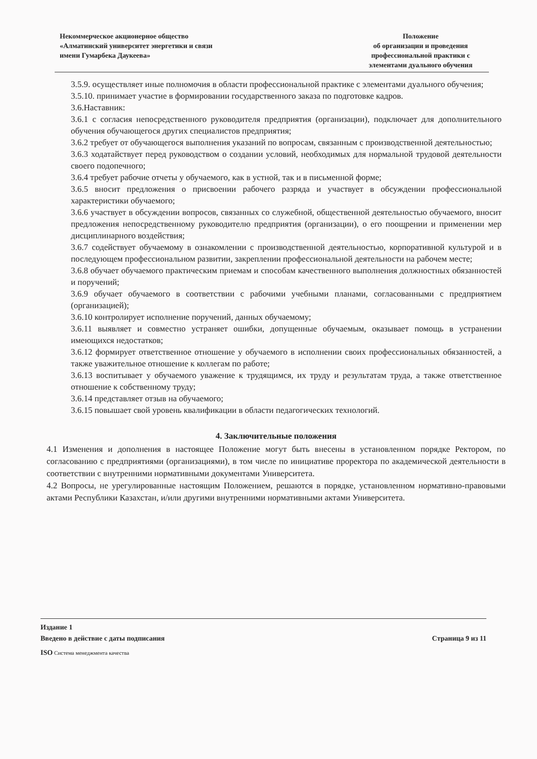Некоммерческое акционерное общество
«Алматинский университет энергетики и связи
имени Гумарбека Даукеева»
Положение
об организации и проведения
профессиональной практики с
элементами дуального обучения
3.5.9. осуществляет иные полномочия в области профессиональной практике с элементами дуального обучения;
3.5.10. принимает участие в формировании государственного заказа по подготовке кадров.
3.6.Наставник:
3.6.1 с согласия непосредственного руководителя предприятия (организации), подключает для дополнительного обучения обучающегося других специалистов предприятия;
3.6.2 требует от обучающегося выполнения указаний по вопросам, связанным с производственной деятельностью;
3.6.3 ходатайствует перед руководством о создании условий, необходимых для нормальной трудовой деятельности своего подопечного;
3.6.4 требует рабочие отчеты у обучаемого, как в устной, так и в письменной форме;
3.6.5 вносит предложения о присвоении рабочего разряда и участвует в обсуждении профессиональной характеристики обучаемого;
3.6.6 участвует в обсуждении вопросов, связанных со служебной, общественной деятельностью обучаемого, вносит предложения непосредственному руководителю предприятия (организации), о его поощрении и применении мер дисциплинарного воздействия;
3.6.7 содействует обучаемому в ознакомлении с производственной деятельностью, корпоративной культурой и в последующем профессиональном развитии, закреплении профессиональной деятельности на рабочем месте;
3.6.8 обучает обучаемого практическим приемам и способам качественного выполнения должностных обязанностей и поручений;
3.6.9 обучает обучаемого в соответствии с рабочими учебными планами, согласованными с предприятием (организацией);
3.6.10 контролирует исполнение поручений, данных обучаемому;
3.6.11 выявляет и совместно устраняет ошибки, допущенные обучаемым, оказывает помощь в устранении имеющихся недостатков;
3.6.12 формирует ответственное отношение у обучаемого в исполнении своих профессиональных обязанностей, а также уважительное отношение к коллегам по работе;
3.6.13 воспитывает у обучаемого уважение к трудящимся, их труду и результатам труда, а также ответственное отношение к собственному труду;
3.6.14 представляет отзыв на обучаемого;
3.6.15 повышает свой уровень квалификации в области педагогических технологий.
4. Заключительные положения
4.1 Изменения и дополнения в настоящее Положение могут быть внесены в установленном порядке Ректором, по согласованию с предприятиями (организациями), в том числе по инициативе проректора по академической деятельности в соответствии с внутренними нормативными документами Университета.
4.2 Вопросы, не урегулированные настоящим Положением, решаются в порядке, установленном нормативно-правовыми актами Республики Казахстан, и/или другими внутренними нормативными актами Университета.
Издание 1
Введено в действие с даты подписания Страница 9 из 11
ISO Система менеджмента качества